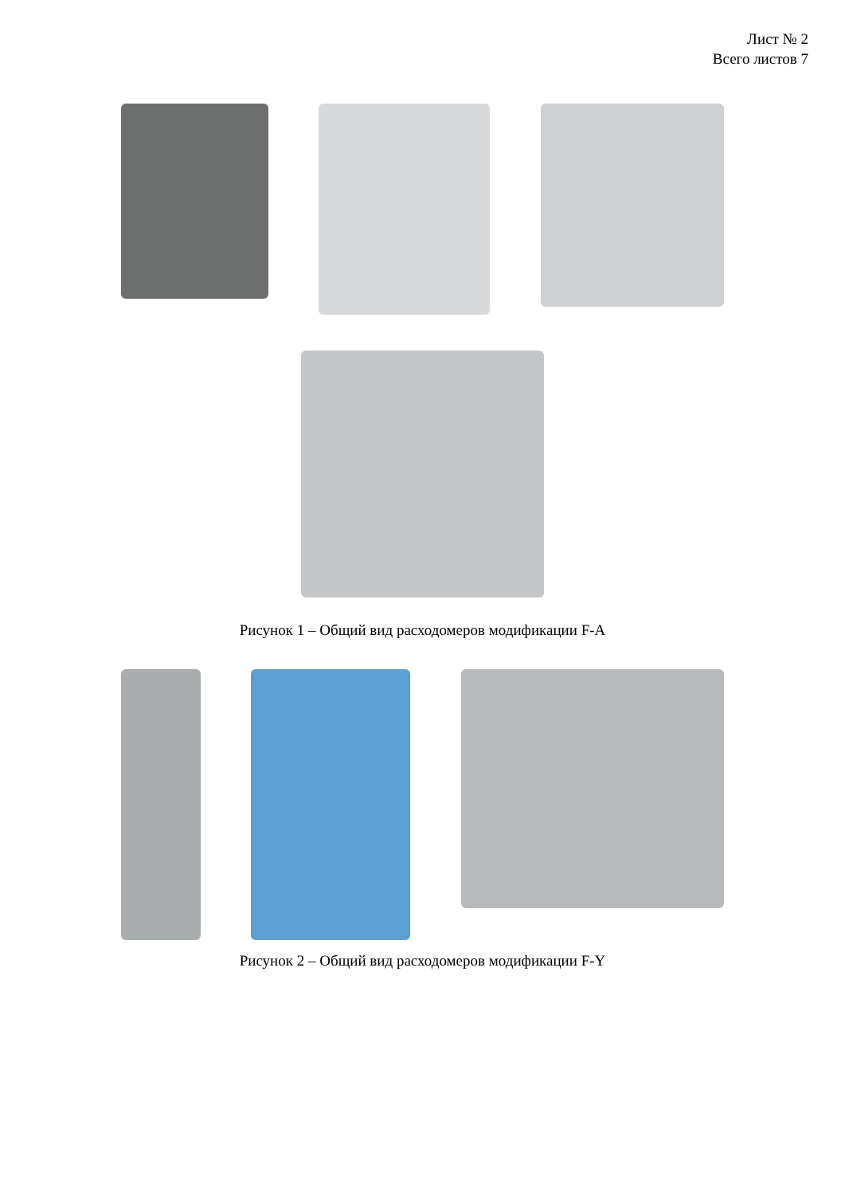Лист № 2
Всего листов 7
Рисунок 1 – Общий вид расходомеров модификации F-A
Рисунок 2 – Общий вид расходомеров модификации F-Y